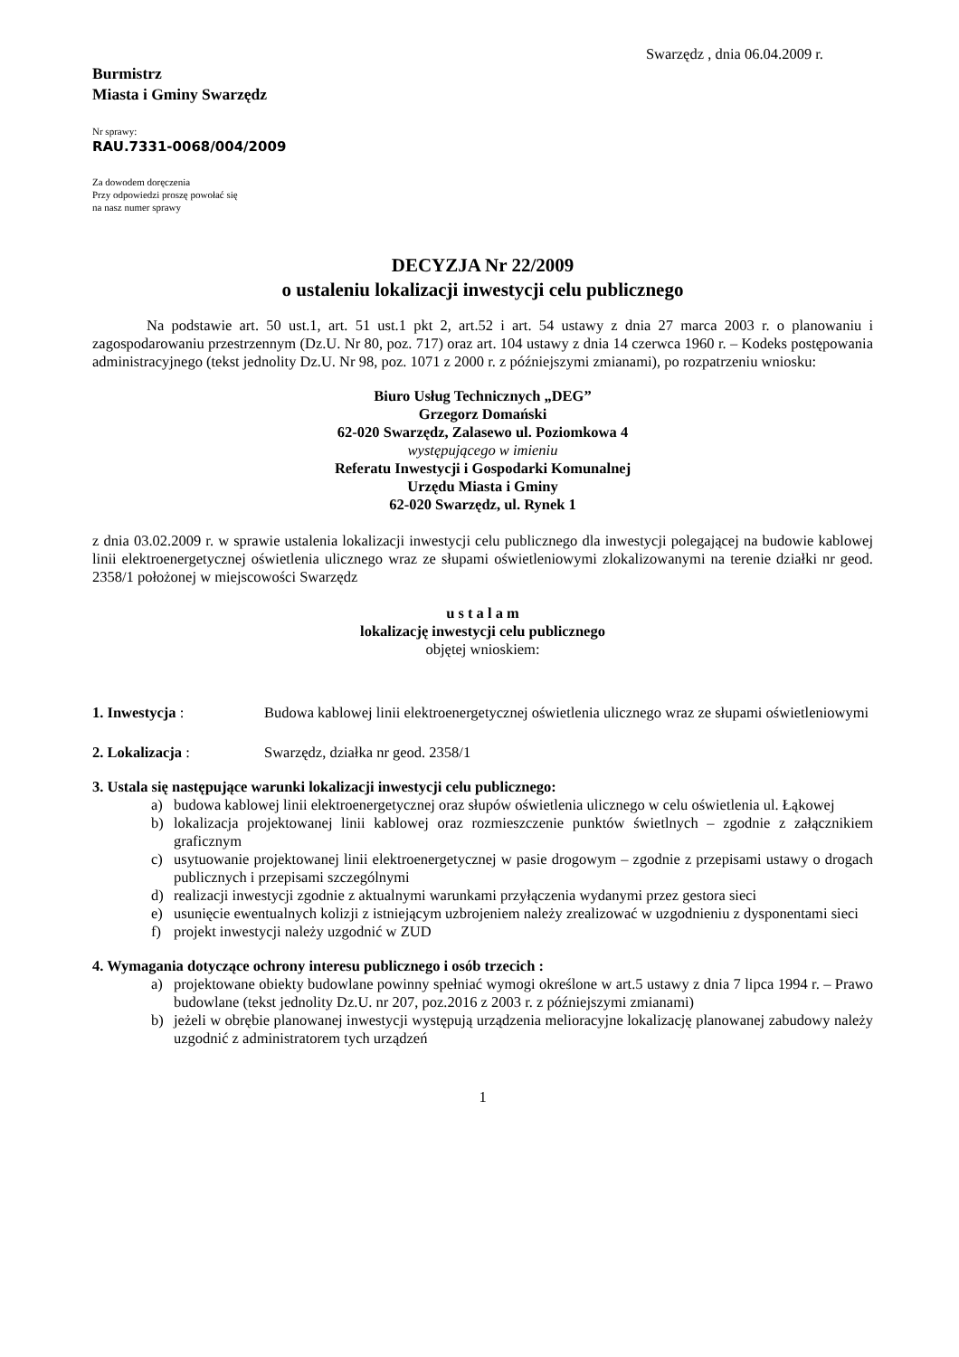Swarzędz , dnia 06.04.2009 r.
Burmistrz
Miasta i Gminy Swarzędz
Nr sprawy:
RAU.7331-0068/004/2009
Za dowodem doręczenia
Przy odpowiedzi proszę powołać się
na nasz numer sprawy
DECYZJA Nr 22/2009
o ustaleniu lokalizacji inwestycji celu publicznego
Na podstawie art. 50 ust.1, art. 51 ust.1 pkt 2, art.52 i art. 54 ustawy z dnia 27 marca 2003 r. o planowaniu i zagospodarowaniu przestrzennym (Dz.U. Nr 80, poz. 717) oraz art. 104 ustawy z dnia 14 czerwca 1960 r. – Kodeks postępowania administracyjnego (tekst jednolity Dz.U. Nr 98, poz. 1071 z 2000 r. z późniejszymi zmianami), po rozpatrzeniu wniosku:
Biuro Usług Technicznych „DEG”
Grzegorz Domański
62-020 Swarzędz, Zalasewo ul. Poziomkowa 4
występującego w imieniu
Referatu Inwestycji i Gospodarki Komunalnej
Urzędu Miasta i Gminy
62-020 Swarzędz, ul. Rynek 1
z dnia 03.02.2009 r. w sprawie ustalenia lokalizacji inwestycji celu publicznego dla inwestycji polegającej na budowie kablowej linii elektroenergetycznej oświetlenia ulicznego wraz ze słupami oświetleniowymi zlokalizowanymi na terenie działki nr geod. 2358/1 położonej w miejscowości Swarzędz
u s t a l a m
lokalizację inwestycji celu publicznego
objętej wnioskiem:
1. Inwestycja : Budowa kablowej linii elektroenergetycznej oświetlenia ulicznego wraz ze słupami oświetleniowymi
2. Lokalizacja : Swarzędz, działka nr geod. 2358/1
3. Ustala się następujące warunki lokalizacji inwestycji celu publicznego:
a) budowa kablowej linii elektroenergetycznej oraz słupów oświetlenia ulicznego w celu oświetlenia ul. Łąkowej
b) lokalizacja projektowanej linii kablowej oraz rozmieszczenie punktów świetlnych – zgodnie z załącznikiem graficznym
c) usytuowanie projektowanej linii elektroenergetycznej w pasie drogowym – zgodnie z przepisami ustawy o drogach publicznych i przepisami szczególnymi
d) realizacji inwestycji zgodnie z aktualnymi warunkami przyłączenia wydanymi przez gestora sieci
e) usunięcie ewentualnych kolizji z istniejącym uzbrojeniem należy zrealizować w uzgodnieniu z dysponentami sieci
f) projekt inwestycji należy uzgodnić w ZUD
4. Wymagania dotyczące ochrony interesu publicznego i osób trzecich :
a) projektowane obiekty budowlane powinny spełniać wymogi określone w art.5 ustawy z dnia 7 lipca 1994 r. – Prawo budowlane (tekst jednolity Dz.U. nr 207, poz.2016 z 2003 r. z późniejszymi zmianami)
b) jeżeli w obrębie planowanej inwestycji występują urządzenia melioracyjne lokalizację planowanej zabudowy należy uzgodnić z administratorem tych urządzeń
1